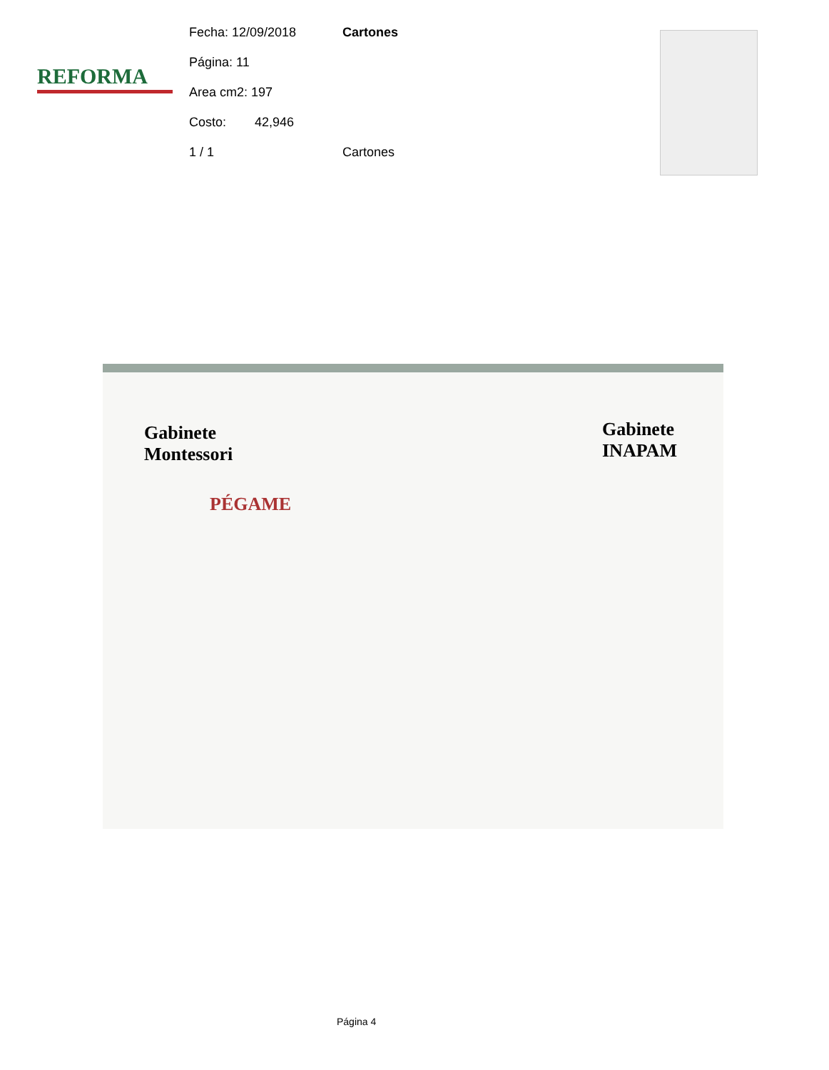REFORMA
Fecha: 12/09/2018 Cartones
Página: 11
Area cm2: 197
Costo: 42,946
1 / 1 Cartones
Gabinete
Montessori
PÉGAME
Gabinete
INAPAM
Página 4